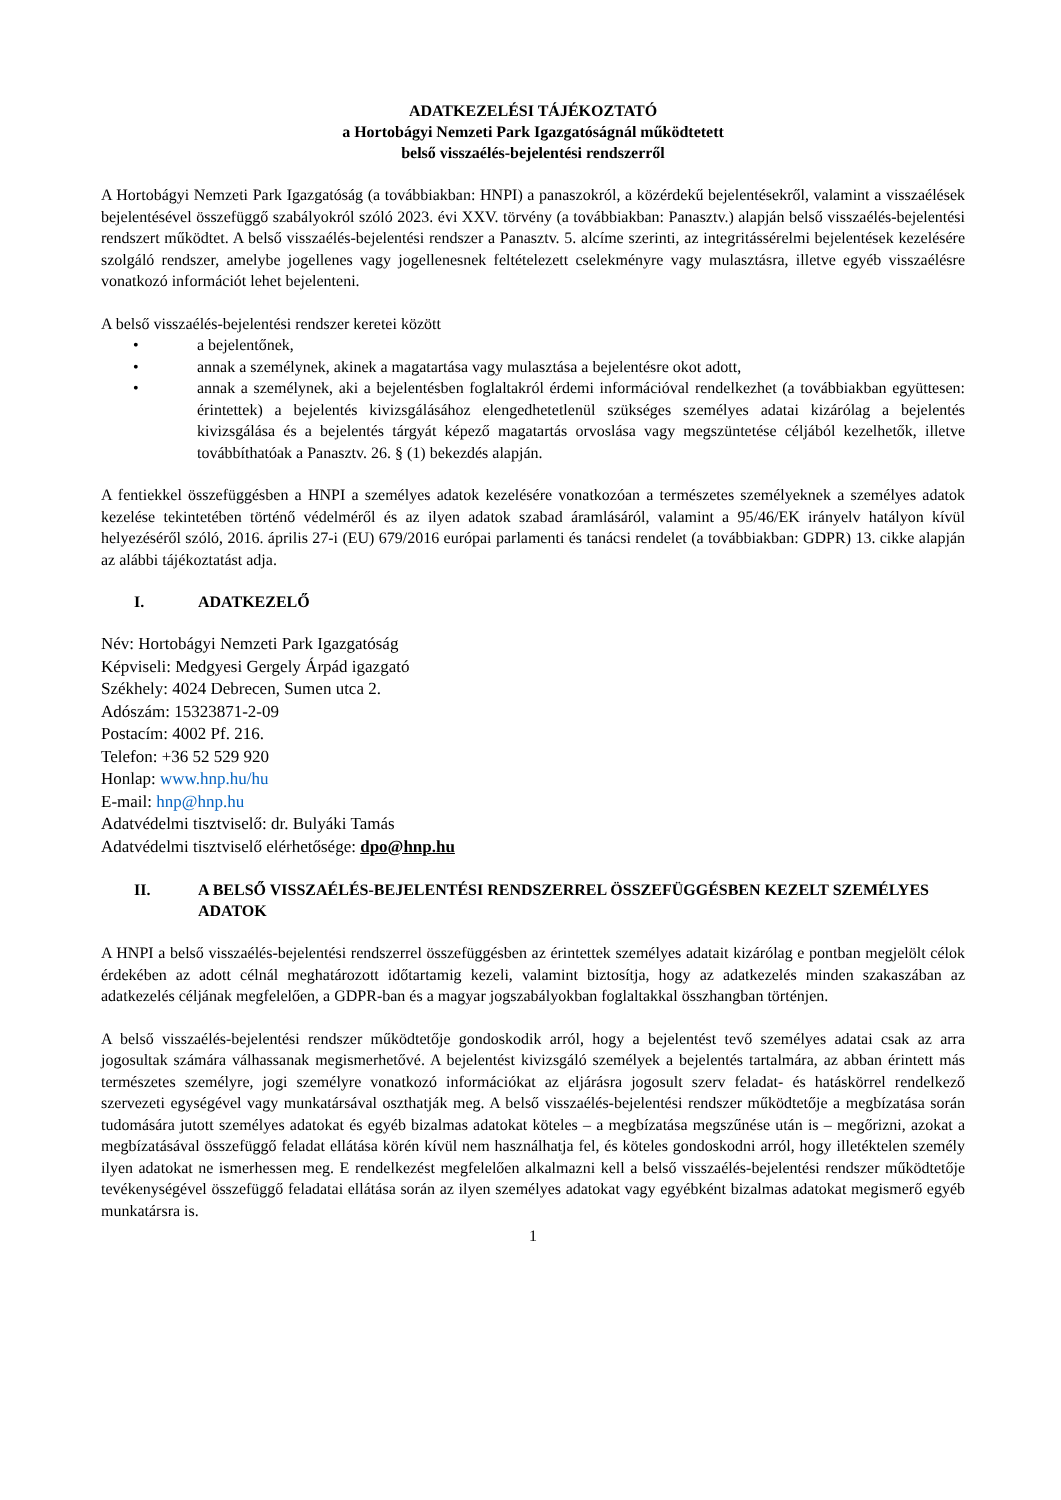ADATKEZELÉSI TÁJÉKOZTATÓ
a Hortobágyi Nemzeti Park Igazgatóságnál működtetett
belső visszaélés-bejelentési rendszerről
A Hortobágyi Nemzeti Park Igazgatóság (a továbbiakban: HNPI) a panaszokról, a közérdekű bejelentésekről, valamint a visszaélések bejelentésével összefüggő szabályokról szóló 2023. évi XXV. törvény (a továbbiakban: Panasztv.) alapján belső visszaélés-bejelentési rendszert működtet. A belső visszaélés-bejelentési rendszer a Panasztv. 5. alcíme szerinti, az integritássérelmi bejelentések kezelésére szolgáló rendszer, amelybe jogellenes vagy jogellenesnek feltételezett cselekményre vagy mulasztásra, illetve egyéb visszaélésre vonatkozó információt lehet bejelenteni.
A belső visszaélés-bejelentési rendszer keretei között
• a bejelentőnek,
• annak a személynek, akinek a magatartása vagy mulasztása a bejelentésre okot adott,
• annak a személynek, aki a bejelentésben foglaltakról érdemi információval rendelkezhet (a továbbiakban együttesen: érintettek) a bejelentés kivizsgálásához elengedhetetlenül szükséges személyes adatai kizárólag a bejelentés kivizsgálása és a bejelentés tárgyát képező magatartás orvoslása vagy megszüntetése céljából kezelhetők, illetve továbbíthatóak a Panasztv. 26. § (1) bekezdés alapján.
A fentiekkel összefüggésben a HNPI a személyes adatok kezelésére vonatkozóan a természetes személyeknek a személyes adatok kezelése tekintetében történő védelméről és az ilyen adatok szabad áramlásáról, valamint a 95/46/EK irányelv hatályon kívül helyezéséről szóló, 2016. április 27-i (EU) 679/2016 európai parlamenti és tanácsi rendelet (a továbbiakban: GDPR) 13. cikke alapján az alábbi tájékoztatást adja.
I. ADATKEZELŐ
Név: Hortobágyi Nemzeti Park Igazgatóság
Képviseli: Medgyesi Gergely Árpád igazgató
Székhely: 4024 Debrecen, Sumen utca 2.
Adószám: 15323871-2-09
Postacím: 4002 Pf. 216.
Telefon: +36 52 529 920
Honlap: www.hnp.hu/hu
E-mail: hnp@hnp.hu
Adatvédelmi tisztviselő: dr. Bulyáki Tamás
Adatvédelmi tisztviselő elérhetősége: dpo@hnp.hu
II. A BELSŐ VISSZAÉLÉS-BEJELENTÉSI RENDSZERREL ÖSSZEFÜGGÉSBEN KEZELT SZEMÉLYES ADATOK
A HNPI a belső visszaélés-bejelentési rendszerrel összefüggésben az érintettek személyes adatait kizárólag e pontban megjelölt célok érdekében az adott célnál meghatározott időtartamig kezeli, valamint biztosítja, hogy az adatkezelés minden szakaszában az adatkezelés céljának megfelelően, a GDPR-ban és a magyar jogszabályokban foglaltakkal összhangban történjen.
A belső visszaélés-bejelentési rendszer működtetője gondoskodik arról, hogy a bejelentést tevő személyes adatai csak az arra jogosultak számára válhassanak megismerhetővé. A bejelentést kivizsgáló személyek a bejelentés tartalmára, az abban érintett más természetes személyre, jogi személyre vonatkozó információkat az eljárásra jogosult szerv feladat- és hatáskörrel rendelkező szervezeti egységével vagy munkatársával oszthatják meg. A belső visszaélés-bejelentési rendszer működtetője a megbízatása során tudomására jutott személyes adatokat és egyéb bizalmas adatokat köteles – a megbízatása megszűnése után is – megőrizni, azokat a megbízatásával összefüggő feladat ellátása körén kívül nem használhatja fel, és köteles gondoskodni arról, hogy illetéktelen személy ilyen adatokat ne ismerhessen meg. E rendelkezést megfelelően alkalmazni kell a belső visszaélés-bejelentési rendszer működtetője tevékenységével összefüggő feladatai ellátása során az ilyen személyes adatokat vagy egyébként bizalmas adatokat megismerő egyéb munkatársra is.
1